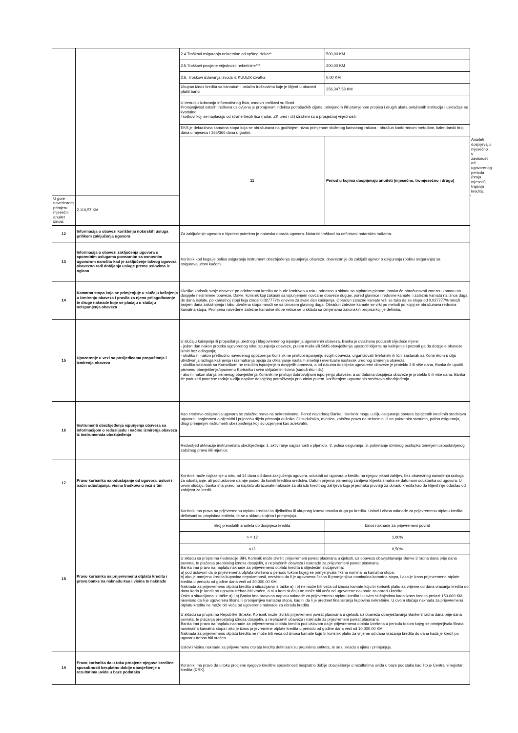| | | 2.4.Troškovi osiguranja nekretnine od opšteg rizika** | 500,00 KM | |
| | | 2.5.Troškovi procjene vrijednosti nekretnine*** | 200,00 KM | |
| | | 2.6. Troškovi izdavanja izvoda iz KUU/ZK izvatka | 0,00 KM | |
| | | Ukupan iznos kredita sa kamatom i ostalim troškovima koje je klijent u obavezi platiti banci | 256.347,58 KM | |
| | | U trenutku izdavanja informativnog lista, osnovni troškovi su fiksni. Promjenjivost ostalih troškova uslovljena je promjenom indeksa potrošačkih cijena, primjenom i/ili promjenom propisa i drugih akata ovlaštenih institucija i usklađuje se kvartalno. Troškovi koji se naplaćuju od strane trećih lica (notar, ZK ured i dr) izraženi su u prosječnoj vrijednosti. | | |
| | | EKS je dekurzivna kamatna stopa koja se obračunava na godišnjem nivou primjenom složenog kamatnog računa - obračun konformnom metodom, kalendarski broj dana u mjesecu i 365/366 dana u godini. | | |
| | | 11 | Period u kojima dospijevaju anuiteti (mjesečno, tromjesečno i drugo) | Anuiteti dospijevaju mjesečno u zavisnosti od ugovorenog perioda (broja mjeseci) trajanja kredita. |
| U gore navedenom primjeru mjesečni anuitet iznosi: | 2.110,57 KM | | | |
| 12 | Informacija o obavezi korištenja notarskih usluga prilikom zaključenja ugovora | Za zaključenje ugovora o hipoteci potrebna je notarska obrada ugovora. Notarski troškovi su definisani notarskim tarifama. | | |
| 13 | Informacija o obavezi zaključenja ugovora o sporednim uslugama povezanim sa osnovnim ugovorom naročito kad je zaključenje takvog ugovora obavezno radi dobijanja usluge prema uslovima iz oglasa | Korisnik kod koga je polisa osiguranja instrument obezbjeđenja ispunjenja obaveza, obavezan je da zaključi ugovor o osiguranju (polisu osiguranja) sa osiguravajućom kućom. | | |
| 14 | Kamatna stopa koja se primjenjuje u slučaju kašnjenja u izmirenju obaveza i pravila za njeno prilagođavanje te druge naknade koje se plaćaju u slučaju neispunjenja obaveza | Ukoliko korisnik svoje obaveze po odobrenom kreditu ne bude izmirivao u roku, odnosno u skladu sa otplatnim planom, banka će obračunavati zateznu kamatu na dospjele neizmirene obaveze. Dakle, korisnik koji zakasni sa ispunjenjem novčane obaveze duguje, pored glavnice i redovne kamate, i zateznu kamatu na iznos duga do dana isplate, po kamatnoj stopi koja iznosi 0,027777% dnevno za svaki dan kašnjenja. Obračun zatezne kamate vrši se tako da se stopa od 0,027777% množi brojem dana zakašnjenja i tako utvrđena stopa množi se sa iznosom glavnog duga. Obračun zatezne kamate se vrši po metodi po kojoj se obračunava redovna kamatna stopa. Promjena navedene zatezne kamatne stope vršiće se u skladu sa izmjenama zakonskih propisa koji je definišu. | | |
| 15 | Upozorenje u vezi sa posljedicama propuštanja i izmirenja obaveza | U slučaju kašnjenja ili propuštanja urednog i blagovremenog ispunjenja ugovorenih obaveza, Banka je ovlaštena poduzeti slijedeće mjere: - jedan dan nakon proteka ugovorenog roka ispunjenja obaveze, putem maila i/ili SMS obavještenja upozoriti klijenta na kašnjenje i pozvati ga da dospjele obaveze izmiri bez odlaganja; - ukoliko ni nakon prethodno navedenog upozorenja Korisnik ne pristupi ispunjenju svojih obaveza, organizovati telefonski ili lični sastanak sa Korisnikom u cilju utvrđivanja razloga kašnjenja i razmatranja opcija za otklanjanje nastalih smetnji i eventualni nastavak urednog izmirenja obaveza; - ukoliko sastanak sa Korisnikom ne rezultira ispunjenjem dospjelih obaveza, a od datuma dospijeća ugovorene obaveze je proteklo 3 ili više dana, Banka će uputiti pismeno obavještenje/opomenu Korisniku i svim uključenim licima (sudužniku i dr.); - ako ni nakon slanja pismenog obavještenja Korisnik ne pristupi dobrovoljnom ispunjenju obaveze, a od datuma dospijeća obaveze je proteklo 6 ili više dana, Banka će poduzeti potrebne radnje u cilju naplate dospjelog potraživanja prinudnim putem, korištenjem ugovorenih sredstava obezbjeđenja. | | |
| 16 | Instrumenti obezbjeđenja ispunjenja obaveza sa informacijom o redoslijedu i načinu izmirenja obaveza iz instrumenata obezbjeđenja | Kao sredstvo osiguranja ugovara se založno pravo na nekretninama. Pored navednog Banka i Korisnik mogu u cilju osiguranja povrata isplaćenih kreditnih sredstava ugovoriti: saglasnost o pljenidbi i prijenosu dijela primanja dužnika i/ili sudužnika, mjenica, založno pravo na nekretnini ili na pokretnim stvarima, polisa osiguranja, drugi primjenjivi instrumenti obezbjeđenja koji su ocijenjeni kao adekvatni. | | |
| | | Redoslijed aktivacije instrumenata obezbjeđenja: 1. aktiviranje saglasnosti o pljenidbi, 2. polisa osiguranja, 3. pokretanje izvršnog postupka temeljem uspostavljenog založnog prava i/ili mjenice. | | |
| 17 | Pravo korisnika na odustajanje od ugovora, uslovi i način odustajanja, visina troškova u vezi s tim | Korisnik može najkasnije u roku od 14 dana od dana zaključenja ugovora, odustati od ugovora o kreditu na njegov pisani zahtjev, bez obaveznog navođenja razloga za odustajanje, ali pod uslovom da nije počeo da koristi kreditna sredstva. Datum prijema pismenog zahtjeva klijenta smatra se datumom odustanka od ugovora. U ovom slučaju, banka ima pravo na naplatu obračunate naknade za obradu kreditnog zahtjeva koja je jednaka proviziji za obradu kredita kao da klijent nije odustao od zahtjeva za kredit. | | |
| 18 | Pravo korisnika na prijevremenu otplatu kredita i pravo banke na naknadu kao i visina te naknade | Korisnik ima pravo na prijevremenu otplatu kredita i to djelimičnu ili ukupnog iznosa ostatka duga po kreditu. Uslovi i visina naknade za prijevremenu otplatu kredita definisani su propisima entiteta, te se u skladu s njima i primjenjuju. | | |
| | | Broj preostalih anuiteta do dospijeca kredita | Iznos naknade za prijevremeni povrat | |
| | | > = 12 | 1,00% | |
| | | <12 | 0,50% | |
| | | U skladu sa propisima Federacije BiH, Korisnik može izvršiti prijevremeni povrat plasmana u cjelosti, uz obavezu obavještavanja Banke 3 radna dana prije dana povrata, te plaćanja preostalog iznosa dospjelih, a neplaćenih obaveza i naknade za prijevremeni povrat plasmana. Banka ima pravo na naplatu naknade za prijevremenu otplatu kredita u slijedećim slučajevima: a) pod uslovom da je prijevremena otplata izvršena u periodu tokom kojeg se primjenjivala fiksna nominalna kamatna stopa, b) ako je namjena kredita kupovina nepokretnosti, neovisno da li je ugovorena fiksna ili promjenljiva nominalna kamatna stopa, i ako je iznos prijevremene otplate kredita u periodu od godine dana veći od 20.000,00 KM. Naknada za prijevremenu otplatu kredita u situacijama iz tačke a) i b) ne može biti veća od iznosa kamate koju bi korisnik platio za vrijeme od dana vraćanja kredita do dana kada je kredit po ugovoru trebao biti vraćen, a ni u kom slučaju ne može biti veća od ugovorene naknade za obradu kredita. Osim u situacijama iz tačke a) i b) Banka ima pravo na naplatu naknade za prijevremenu otplatu kredita i u svim slučajevima kada iznos kredita prelazi 150.000 KM, neovisno da li je ugovorena fiksna ili promjenljiva kamatna stopa, kao ni da li je predmet finansiranja kupovina nekretnine. U ovom slučaju naknada za prijevremenu otplatu kredita ne može biti veća od ugovorene naknade za obradu kredita U skladu sa propisima Republike Srpske, Korisnik može izvršiti prijevremeni povrat plasmana u cjelosti, uz obavezu obavještavanja Banke 3 radna dana prije dana povrata, te plaćanja preostalog iznosa dospjelih, a neplaćenih obaveza i naknade za prijevremeni povrat plasmana. Banka ima pravo na naplatu naknade za prijevremenu otplatu kredita pod uslovom da je prijevremena otplata izvršena u periodu tokom kojeg se primjenjivala fiksna nominalna kamatna stopa i ako je iznos prijevremene otplate kredita u periodu od godine dana veći od 10.000,00 KM. Naknada za prijevremenu otplatu kredita ne može biti veća od iznosa kamate koju bi korisnik platio za vrijeme od dana vraćanja kredita do dana kada je kredit po ugovoru trebao biti vraćen. Uslovi i visina naknade za prijevremenu otplatu kredita definisani su propisima entiteta, te se u skladu s njima i primjenjuju. | | |
| 19 | Pravo korisnika da u toku procjene njegove kreditne sposobnosti besplatno dobije obavještenje o rezultatima uvida u baze podataka | Korisnik ima pravo da u toku procjene njegove kreditne sposobnosti besplatno dobije obavještenje o rezultatima uvida u baze podataka kao što je Centralni registar kredita (CRK). | | |